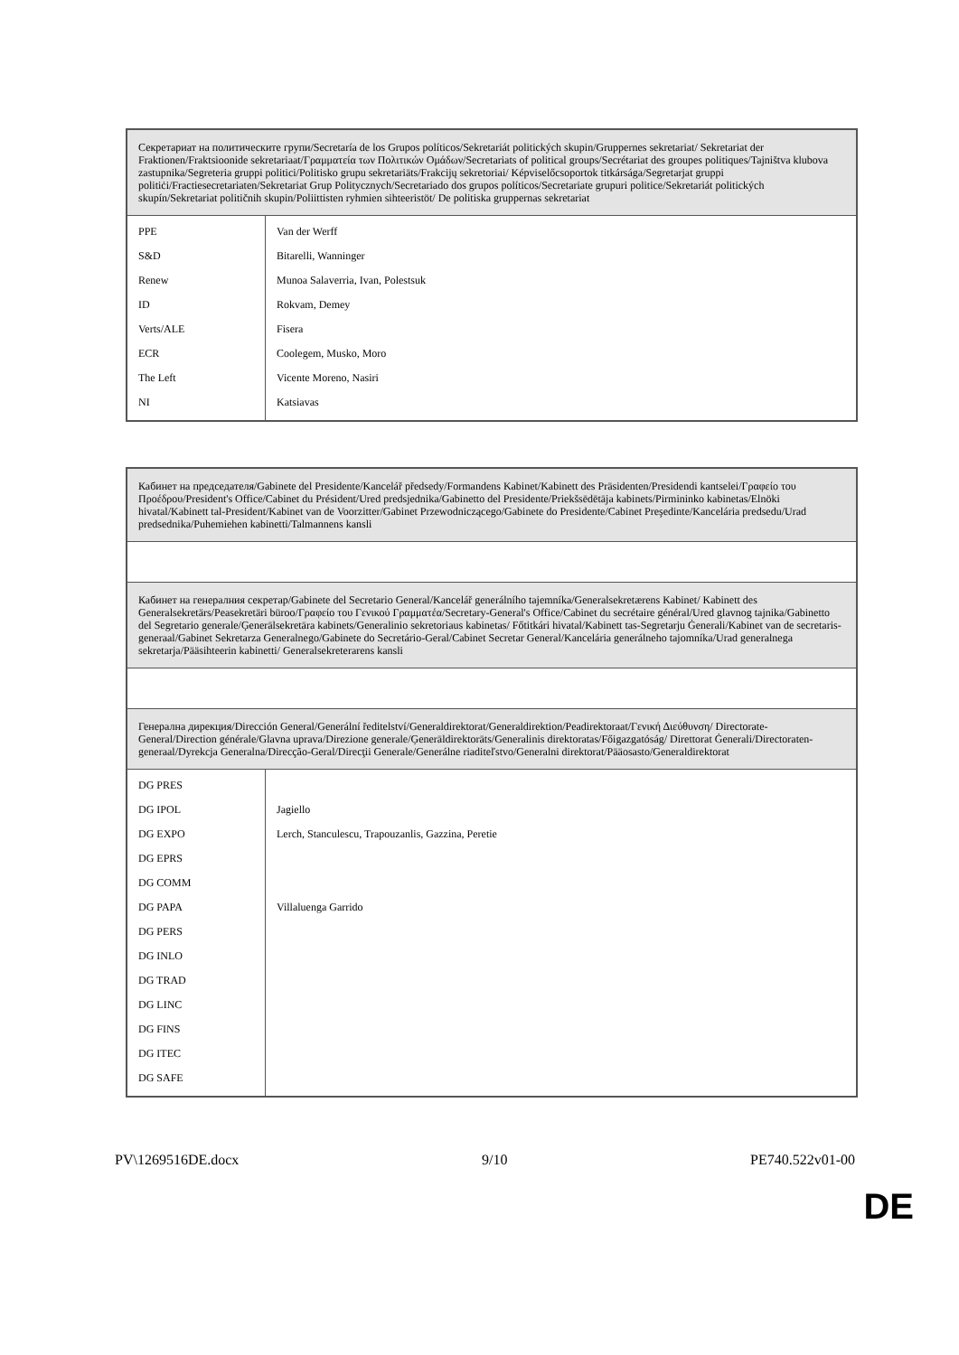| Секретариат на политическите групи/Secretaría de los Grupos políticos/Sekretariát politických skupin/Gruppernes sekretariat/ Sekretariat der Fraktionen/Fraktsioonide sekretariaat/Γραμματεία των Πολιτικών Ομάδων/Secretariats of political groups/Secrétariat des groupes politiques/Tajništva klubova zastupnika/Segreteria gruppi politici/Politisko grupu sekretariāts/Frakcijų sekretoriai/ Képviselőcsoportok titkársága/Segretarjat gruppi politiċi/Fractiesecretariaten/Sekretariat Grup Politycznych/Secretariado dos grupos políticos/Secretariate grupuri politice/Sekretariát politických skupín/Sekretariat političnih skupin/Poliittisten ryhmien sihteeristöt/ De politiska gruppernas sekretariat | |
| PPE | Van der Werff |
| S&D | Bitarelli, Wanninger |
| Renew | Munoa Salaverria, Ivan, Polestsuk |
| ID | Rokvam, Demey |
| Verts/ALE | Fisera |
| ECR | Coolegem, Musko, Moro |
| The Left | Vicente Moreno, Nasiri |
| NI | Katsiavas |
| Кабинет на председателя/Gabinete del Presidente/Kancelář předsedy/Formandens Kabinet/Kabinett des Präsidenten/Presidendi kantselei/Γραφείο του Προέδρου/President's Office/Cabinet du Président/Ured predsjednika/Gabinetto del Presidente/Priekšsēdētāja kabinets/Pirmininko kabinetas/Elnöki hivatal/Kabinett tal-President/Kabinet van de Voorzitter/Gabinet Przewodniczącego/Gabinete do Presidente/Cabinet Preşedinte/Kancelária predsedu/Urad predsednika/Puhemiehen kabinetti/Talmannens kansli | |
| Кабинет на генералния секретар/Gabinete del Secretario General/Kancelář generálního tajemníka/Generalsekretærens Kabinet/ Kabinett des Generalsekretärs/Peasekretäri büroo/Γραφείο του Γενικού Γραμματέα/Secretary-General's Office/Cabinet du secrétaire général/Ured glavnog tajnika/Gabinetto del Segretario generale/Ģenerālsekretāra kabinets/Generalinio sekretoriaus kabinetas/ Főtitkári hivatal/Kabinett tas-Segretarju Ġenerali/Kabinet van de secretaris-generaal/Gabinet Sekretarza Generalnego/Gabinete do Secretário-Geral/Cabinet Secretar General/Kancelária generálneho tajomníka/Urad generalnega sekretarja/Pääsihteerin kabinetti/ Generalsekreterarens kansli | |
| Генерална дирекция/Dirección General/Generální ředitelství/Generaldirektorat/Generaldirektion/Peadirektoraat/Γενική Διεύθυνση/ Directorate-General/Direction générale/Glavna uprava/Direzione generale/Ģenerāldirektorāts/Generalinis direktoratas/Főigazgatóság/ Direttorat Ġenerali/Directoraten-generaal/Dyrekcja Generalna/Direcção-Geral/Direcţii Generale/Generálne riaditeľstvo/Generalni direktorat/Pääosasto/Generaldirektorat | |
| DG PRES | |
| DG IPOL | Jagiello |
| DG EXPO | Lerch, Stanculescu, Trapouzanlis, Gazzina, Peretie |
| DG EPRS | |
| DG COMM | |
| DG PAPA | Villaluenga Garrido |
| DG PERS | |
| DG INLO | |
| DG TRAD | |
| DG LINC | |
| DG FINS | |
| DG ITEC | |
| DG SAFE | |
PV\1269516DE.docx 9/10 PE740.522v01-00
DE